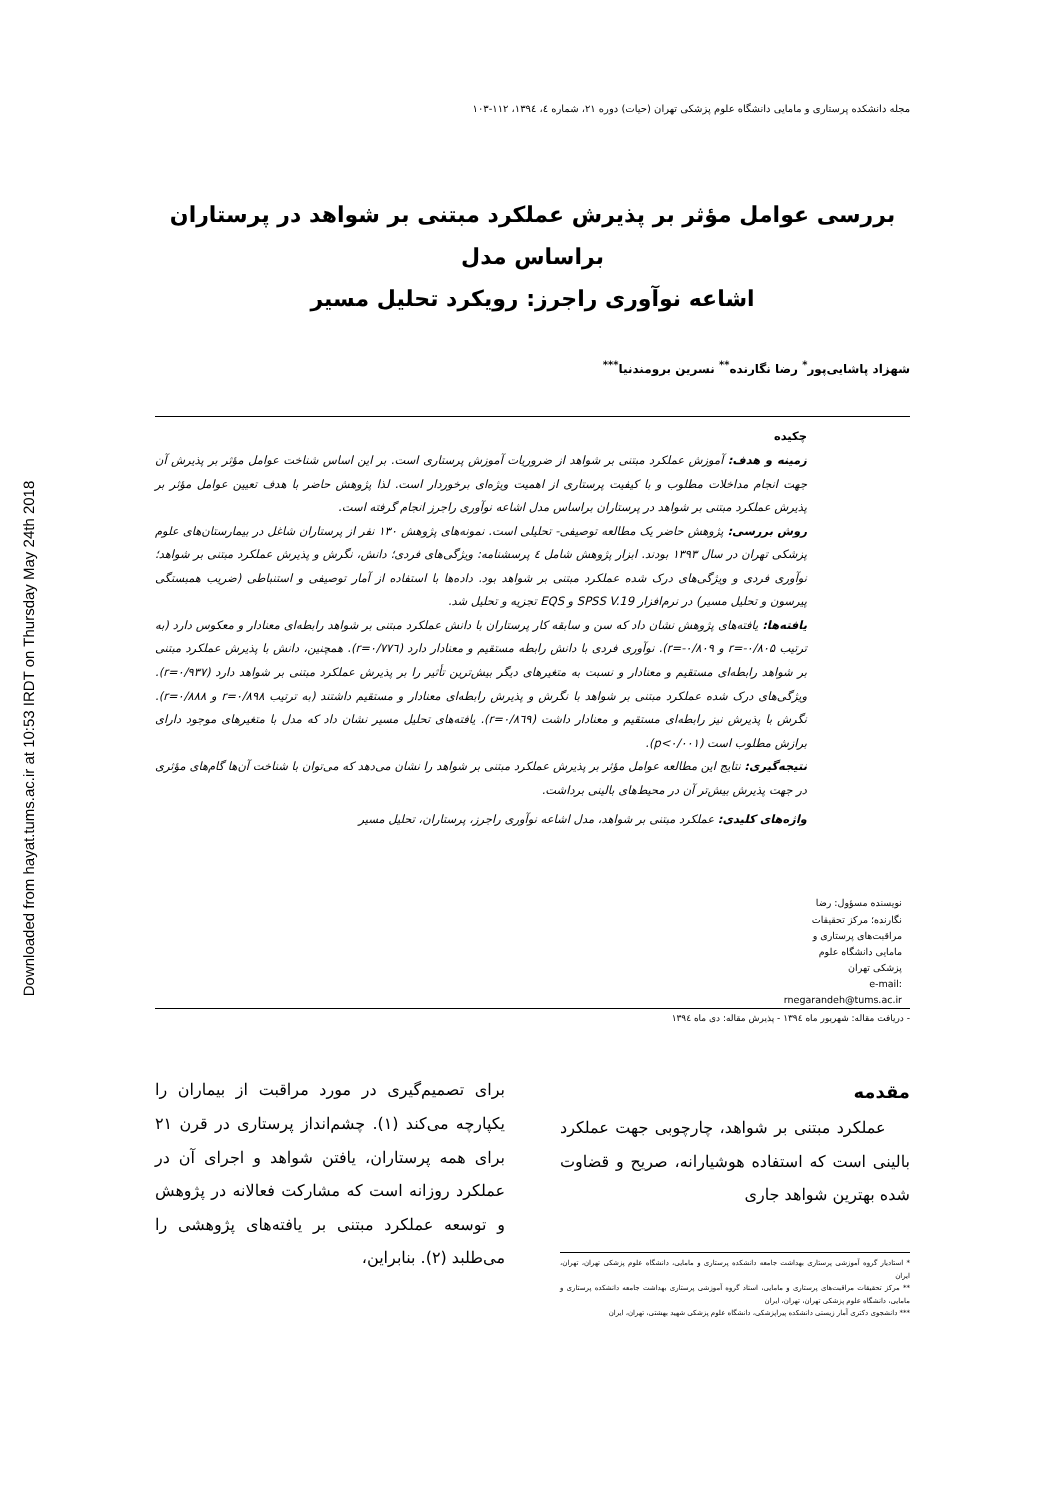Downloaded from hayat.tums.ac.ir at 10:53 IRDT on Thursday May 24th 2018
مجله دانشکده پرستاری و مامایی دانشگاه علوم پزشکی تهران (حیات) دوره ۲۱، شماره ٤، ۱۳۹٤، ۱۱۲-۱۰۳
بررسی عوامل مؤثر بر پذیرش عملکرد مبتنی بر شواهد در پرستاران براساس مدل
اشاعه نوآوری راجرز: رویکرد تحلیل مسیر
شهزاد پاشایی‌پور<sup>*</sup> رضا نگارنده<sup>**</sup> نسرین برومندنیا<sup>***</sup>
نویسنده مسؤول: رضا نگارنده؛ مرکز تحقیقات مراقبت‌های پرستاری و مامایی دانشگاه علوم پزشکی تهران
e-mail: rnegarandeh@tums.ac.ir
چکیده
زمینه و هدف: آموزش عملکرد مبتنی بر شواهد از ضروریات آموزش پرستاری است. بر این اساس شناخت عوامل مؤثر بر پذیرش آن جهت انجام مداخلات مطلوب و با کیفیت پرستاری از اهمیت ویژه‌ای برخوردار است. لذا پژوهش حاضر با هدف تعیین عوامل مؤثر بر پذیرش عملکرد مبتنی بر شواهد در پرستاران براساس مدل اشاعه نوآوری راجرز انجام گرفته است.
روش بررسی: پژوهش حاضر یک مطالعه توصیفی- تحلیلی است. نمونه‌های پژوهش ۱۳۰ نفر از پرستاران شاغل در بیمارستان‌های علوم پزشکی تهران در سال ۱۳۹۳ بودند. ابزار پژوهش شامل ٤ پرسشنامه: ویژگی‌های فردی؛ دانش، نگرش و پذیرش عملکرد مبتنی بر شواهد؛ نوآوری فردی و ویژگی‌های درک شده عملکرد مبتنی بر شواهد بود. داده‌ها با استفاده از آمار توصیفی و استنباطی (ضریب همبستگی پیرسون و تحلیل مسیر) در نرم‌افزار SPSS V.19 و EQS تجزیه و تحلیل شد.
یافته‌ها: یافته‌های پژوهش نشان داد که سن و سابقه کار پرستاران با دانش عملکرد مبتنی بر شواهد رابطه‌ای معنادار و معکوس دارد (به ترتیب r=-۰/۸۰۵ و r=-۰/۸۰۹). نوآوری فردی با دانش رابطه مستقیم و معنادار دارد (r=۰/۷۷٦). همچنین، دانش با پذیرش عملکرد مبتنی بر شواهد رابطه‌ای مستقیم و معنادار و نسبت به متغیرهای دیگر بیش‌ترین تأثیر را بر پذیرش عملکرد مبتنی بر شواهد دارد (r=۰/۹۳۷). ویژگی‌های درک شده عملکرد مبتنی بر شواهد با نگرش و پذیرش رابطه‌ای معنادار و مستقیم داشتند (به ترتیب r=۰/۸۹۸ و r=۰/۸۸۸). نگرش با پذیرش نیز رابطه‌ای مستقیم و معنادار داشت (r=۰/۸٦۹). یافته‌های تحلیل مسیر نشان داد که مدل با متغیرهای موجود دارای برازش مطلوب است (p<۰/۰۰۱).
نتیجه‌گیری: نتایج این مطالعه عوامل مؤثر بر پذیرش عملکرد مبتنی بر شواهد را نشان می‌دهد که می‌توان با شناخت آن‌ها گام‌های مؤثری در جهت پذیرش بیش‌تر آن در محیط‌های بالینی برداشت.
واژه‌های کلیدی: عملکرد مبتنی بر شواهد، مدل اشاعه نوآوری راجرز، پرستاران، تحلیل مسیر
- دریافت مقاله: شهریور ماه ۱۳۹٤ - پذیرش مقاله: دی ماه ۱۳۹٤
مقدمه
عملکرد مبتنی بر شواهد، چارچوبی جهت عملکرد بالینی است که استفاده هوشیارانه، صریح و قضاوت شده بهترین شواهد جاری
* استادیار گروه آموزشی پرستاری بهداشت جامعه دانشکده پرستاری و مامایی، دانشگاه علوم پزشکی تهران، تهران، ایران
** مرکز تحقیقات مراقبت‌های پرستاری و مامایی، استاد گروه آموزشی پرستاری بهداشت جامعه دانشکده پرستاری و مامایی، دانشگاه علوم پزشکی تهران، تهران، ایران
*** دانشجوی دکتری آمار زیستی دانشکده پیراپزشکی، دانشگاه علوم پزشکی شهید بهشتی، تهران، ایران
برای تصمیم‌گیری در مورد مراقبت از بیماران را یکپارچه می‌کند (۱). چشم‌انداز پرستاری در قرن ۲۱ برای همه پرستاران، یافتن شواهد و اجرای آن در عملکرد روزانه است که مشارکت فعالانه در پژوهش و توسعه عملکرد مبتنی بر یافته‌های پژوهشی را می‌طلبد (۲). بنابراین،